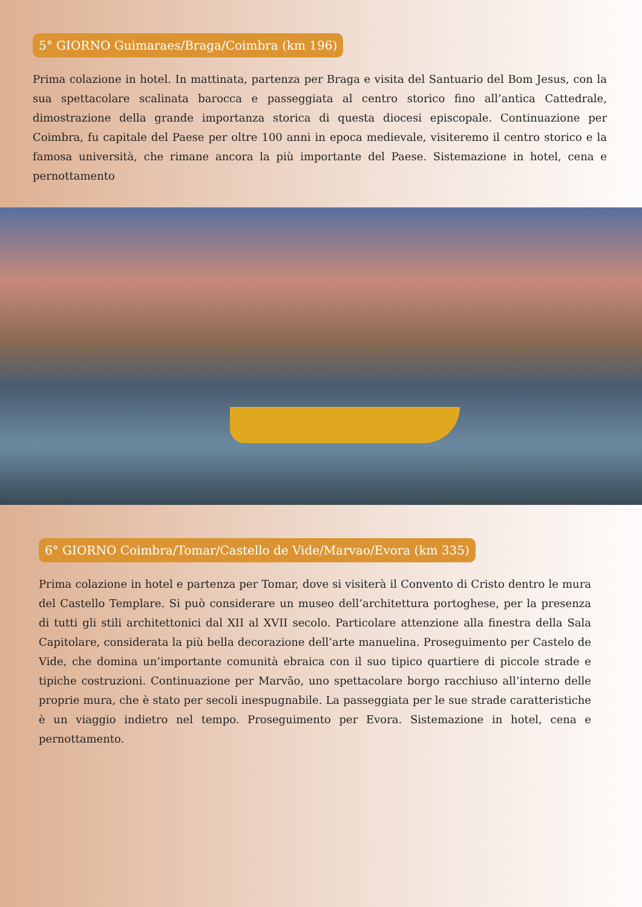5° GIORNO Guimaraes/Braga/Coimbra (km 196)
Prima colazione in hotel. In mattinata, partenza per Braga e visita del Santuario del Bom Jesus, con la sua spettacolare scalinata barocca e passeggiata al centro storico fino all’antica Cattedrale, dimostrazione della grande importanza storica di questa diocesi episcopale. Continuazione per Coimbra, fu capitale del Paese per oltre 100 anni in epoca medievale, visiteremo il centro storico e la famosa università, che rimane ancora la più importante del Paese. Sistemazione in hotel, cena e pernottamento
6° GIORNO Coimbra/Tomar/Castello de Vide/Marvao/Evora (km 335)
Prima colazione in hotel e partenza per Tomar, dove si visiterà il Convento di Cristo dentro le mura del Castello Templare. Si può considerare un museo dell’architettura portoghese, per la presenza di tutti gli stili architettonici dal XII al XVII secolo. Particolare attenzione alla finestra della Sala Capitolare, considerata la più bella decorazione dell’arte manuelina. Proseguimento per Castelo de Vide, che domina un’importante comunità ebraica con il suo tipico quartiere di piccole strade e tipiche costruzioni. Continuazione per Marvão, uno spettacolare borgo racchiuso all’interno delle proprie mura, che è stato per secoli inespugnabile. La passeggiata per le sue strade caratteristiche è un viaggio indietro nel tempo. Proseguimento per Evora. Sistemazione in hotel, cena e pernottamento.